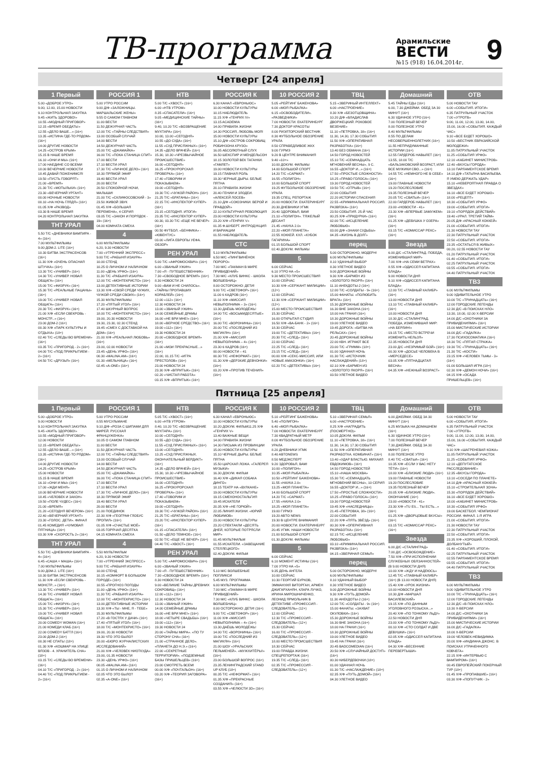ТВ-программа
Арамильские
ВЕСТИ
№15 (918) 16.04.2014г.
9
Четверг [24 апреля]
1 Первый
5.00 «ДОБРОЕ УТРО»
9.00, 12.00, 15.00 НОВОСТИ
9.10 КОНТРОЛЬНАЯ ЗАКУПКА
9.45 «ЖИТЬ ЗДОРОВО!»
10.55 «МОДНЫЙ ПРИГОВОР»
12.15 «ВРЕМЯ ОБЕДАТЬ!»
12.55 «ДЕЛО ВАШЕ...» (16+)
13.35 «ИСТИНА ГДЕ-ТО РЯДОМ» (16+)
14.00 ДРУГИЕ НОВОСТИ
14.25 «ОСТРОВ КРЫМ»
15.15 В НАШЕ ВРЕМЯ
16.10 «ОНИ И МЫ» (16+)
17.00 НАЕДИНЕ СО ВСЕМИ
18.00 ВЕЧЕРНИЕ НОВОСТИ
18.45 ДАВАЙ ПОЖЕНИМСЯ!
19.50 «ПУСТЬ ГОВОРЯТ»
21.00 «ВРЕМЯ»
21.30 Т/С «МОТЫЛЬКИ» (16+)
23.30 «ВЕЧЕРНИЙ УРГАНТ»
00.00 НОЧНЫЕ НОВОСТИ
00.10 «НА НОЧЬ ГЛЯДЯ» (16+)
01.05 Х/Ф «РАЗВОД»
03.30 В НАШЕ ВРЕМЯ
04.20 КОНТРОЛЬНАЯ ЗАКУПКА
ТНТ УРАЛ
5.50 Т/С «ДНЕВНИКИ ВАМПИРА - 4» (16+)
7.00 МУЛЬТФИЛЬМЫ
9.00 ДОМ-2. LITE (16+)
10.30 БИТВА ЭКСТРАСЕНСОВ (16+)
11.30 Х/Ф «ОЧЕНЬ ОПАСНАЯ ШТУЧКА» (16+)
13.30 Т/С «УНИВЕР» (16+)
14.30 Т/С «УНИВЕР. НОВАЯ ОБЩАГА» (16+)
15.00 Т/С «ФИЗРУК» (16+)
15.30 Т/С «РЕАЛЬНЫЕ ПАЦАНЫ» (16+)
19.00 Т/С «УНИВЕР. НОВАЯ ОБЩАГА» (16+)
20.30 Т/С «ФИЗРУК» (16+)
21.00 Х/Ф «ЕСЛИ СВЕКРОВЬ - МОНСТР...» (16+)
23.00 ДОМ-2 (16+)
00.30 Х/Ф «ПАРК КУЛЬТУРЫ И ОТДЫХА» (18+)
02.40 Т/С «СЛЕДЫ ВО ВРЕМЕНИ» (16+)
03.35 Т/С «ПРИГОРОД - 2» (16+)
04.00 Т/С «ПОД ПРИКРЫТИЕМ - 2» (16+)
04.50 Т/С «ДРУЗЬЯ» (16+)
РОССИЯ 1
5.00 УТРО РОССИИ
9.00 Д/Ф «ЗАЛОЖНИЦЫ. МАРШАЛЬСКИЕ ЖЕНЫ»
9.55 О САМОМ ГЛАВНОМ
11.00 ВЕСТИ
11.50 ДЕЖУРНАЯ ЧАСТЬ
12.00 Т/С «ТАЙНЫ СЛЕДСТВИЯ»
13.00 ОСОБЫЙ СЛУЧАЙ
14.00 ВЕСТИ
14.50 ДЕЖУРНАЯ ЧАСТЬ
15.00 Т/С «ДЖАМАЙКА»
16.00 Т/С «ПОКА СТАНИЦА СПИТ»
17.00 ВЕСТИ
17.10 ВЕСТИ-УРАЛ
17.30 Т/С «ЛИЧНОЕ ДЕЛО» (16+)
18.30 ПРЯМОЙ ЭФИР
19.40 ВЕСТИ-УРАЛ
20.00 ВЕСТИ
20.50 СПОКОЙНОЙ НОЧИ, МАЛЫШИ!
21.00 Т/С «СКЛИФОСОВСКИЙ - 3»
23.50 ЖИВОЙ ЗВУК
01.45 Х/Ф «БОЛЬШАЯ ПЕРЕМЕНА», 4 СЕРИЯ
03.05 Т/С «ЗАКОН И ПОРЯДОК - 19» (16+)
04.00 КОМНАТА СМЕХА
4
6.00 МУЛЬТФИЛЬМЫ
6.20, 9.30 НОВОСТИ
7.00 «УТРЕННИЙ ЭКСПРЕСС»
9.00 Т/С «РАБЫНЯ ИЗАУРА»
10.00 СТЕНД
10.25 О ЛИЧНОМ И НАЛИЧНОМ
11.00 «ДЕНЬ УРФО» (16+)
11.30 Т/С «РАБЫНЯ ИЗАУРА»
12.00 Т/С «МОНТЕКРИСТО» (16+)
13.00 ДЕТЕКТИВНЫЕ ИСТОРИИ
13.30 Х/Ф «СВОЙ СРЕДИ ЧУЖИХ, ЧУЖОЙ СРЕДИ СВОИХ» (16+)
15.30 МУЛЬТФИЛЬМЫ
17.20 «ПЯТЫЙ УГОЛ» (16+)
17.40 ШКУРНЫЙ ВОПРОС
18.00 Т/С «МОНТЕКРИСТО» (16+)
19.00, 20.30 НОВОСТИ
19.30, 23.30, 02.30 СТЕНД
19.45 «СМЕХ С ДОСТАВКОЙ НА ДОМ» (16+)
21.00 Х/Ф «РЕАЛЬНАЯ ЛЮБОВЬ» (16+)
23.00, 02.00 НОВОСТИ
23.45 «ДЕНЬ УРФО» (16+)
00.30 «MALINA.AM» (16+)
01.30 «МЕЛЬНИЦА» (16+)
02.45 «А-ONE» (16+)
НТВ
5.00 Т/С «ХВОСТ» (16+)
6.00 «НТВ УТРОМ»
8.35 «СПАСАТЕЛИ» (16+)
9.05 «МЕДИЦИНСКИЕ ТАЙНЫ» (16+)
9.40, 10.20 Т/С «ВОЗВРАЩЕНИЕ МУХТАРА» (16+)
10.00, 13.00 «СЕГОДНЯ»
10.55 «ДО СУДА» (16+)
11.55 «СУД ПРИСЯЖНЫХ» (16+)
14.35 «ДЕЛО ВРАЧЕЙ» (16+)
15.30, 18.30 «ЧРЕЗВЫЧАЙНОЕ ПРОИСШЕСТВИЕ»
16.00 «СЕГОДНЯ»
16.25 «ПРОКУРОРСКАЯ ПРОВЕРКА» (16+)
17.40 «ГОВОРИМ И ПОКАЗЫВАЕМ»
19.00 «СЕГОДНЯ»
19.30 Т/С «ЧУЖОЙ РАЙОН» (16+)
21.25 Т/С «БРАТАНЫ» (16+)
22.15 Т/С «ИНСПЕКТОР КУПЕР» (16+)
23.15 «СЕГОДНЯ. ИТОГИ»
23.35 Т/С «ИНСПЕКТОР КУПЕР»
00.30, 03.30 Т/С «ЕЩЕ НЕ ВЕЧЕР» (16+)
00.50 ФУТБОЛ. «БЕНФИКА» - «ЮВЕНТУС»
03.00 «ЛИГА ЕВРОПЫ УЕФА. ОБЗОР»
РЕН УРАЛ
5.00 Т/С «АФРОМОСКВИЧ» (16+)
6.00 «ЗВАНЫЙ УЖИН»
7.00 «Я - ПУТЕШЕСТВЕННИК»
7.30 «СВОБОДНОЕ ВРЕМЯ» (16+)
8.30 НОВОСТИ 24
9.00 «ВАМ И НЕ СНИЛОСЬ». «ТАЙНЫ ПРОПАВШИХ КОРАБЛЕЙ» (16+)
12.00 «112» (16+)
12.30 НОВОСТИ 24
13.00 «ЗВАНЫЙ УЖИН»
14.00 СЕМЕЙНЫЕ ДРАМЫ
16.00 «НЕ ВРИ МНЕ!» (16+)
18.00 «ВЕРНОЕ СРЕДСТВО» (16+)
19.00 «112» (16+)
19.30 НОВОСТИ 24
20.00 «СВОБОДНОЕ ВРЕМЯ» (16+)
21.00 «МОИ ПРЕКРАСНЫЕ...» (16+)
22.00, 01.15 Т/С «ИГРА ПРЕСТОЛОВ» (16+)
23.00 НОВОСТИ 24
23.30 Х/Ф «ВПРИТЫК» (16+)
02.20 «ЧИСТАЯ РАБОТА»
03.15 Х/Ф «ВПРИТЫК» (16+)
РОССИЯ К
6.30 КАНАЛ «ЕВРОНЬЮС»
10.00 НОВОСТИ КУЛЬТУРЫ
10.15 НАБЛЮДАТЕЛЬ
11.15 Х/Ф «ГЕНРИХ IV»
13.15 ACADEMIA
14.00 ПРАВИЛА ЖИЗНИ
14.30 РОССИЯ, ЛЮБОВЬ МОЯ!
15.00 НОВОСТИ КУЛЬТУРЫ
15.10 Д/Ф «ОСТРОВ СОКРОВИЩ РОБИНЗОНА КРУЗО»
16.05 АБСОЛЮТНЫЙ СЛУХ
16.50 ШЕКСПИР И МЕНДЕЛЬСОН
18.15 ЗОЛОТОЙ ВЕК ТАГАНКИ. «ГАМЛЕТ»
19.00 НОВОСТИ КУЛЬТУРЫ
19.15 ГЛАВНАЯ РОЛЬ
19.30 ЧЕРНЫЕ ДЫРЫ. БЕЛЫЕ ПЯТНА
20.10 ПРАВИЛА ЖИЗНИ
20.40 ГЕНИИ И ЗЛОДЕИ. «АЛЕКСЕЙ ЛОСЕВ»
21.10 Д/Ф «СОЮЗНИКИ. ВЕРОЙ И ПРАВДОЙ!»
22.10 КУЛЬТУРНАЯ РЕВОЛЮЦИЯ
23.00 НОВОСТИ КУЛЬТУРЫ
23.20 Х/Ф «ГЕНРИХ V»
01.35 Ф.ШУБЕРТ. ИНТРОДУКЦИЯ И ВАРИАЦИИ
01.55 НАБЛЮДАТЕЛЬ
СТС
5.10 МУЛЬТФИЛЬМЫ
6.50 М/С «ПИНГВИНЁНОК ПОРОРО»
7.00 М/С «ПАКМАН В МИРЕ ПРИВИДЕНИЙ»
7.30 М/С «КЛУБ ВИНКС - ШКОЛА ВОЛШЕБНИЦ»
8.00 ОСТОРОЖНО: ДЕТИ!
9.00 Т/С «СВЕТОФОР» (16+)
11.00 6 КАДРОВ (16+)
11.10 Х/Ф «МИССИЯ НЕВЫПОЛНИМА – 3» (16+)
13.30 ДАЁШЬ МОЛОДЁЖЬ!
14.00 Т/С «ВОСЬМИДЕСЯТЫЕ» (16+)
16.00 Т/С «ВОРОНИНЫ» (16+)
20.00 Т/С «ПОСЛЕДНИЙ ИЗ МАГИКЯН» (16+)
21.00 Х/Ф «МИССИЯ НЕВЫПОЛНИМА – 4» (16+)
23.30 6 КАДРОВ (16+)
00.00 НОВОСТИ – 41
00.30 Т/С «НЕФОРМАТ» (16+)
01.30 Х/Ф «ДЕРЗКИЕ ДЕВЧОНКИ» (16+)
03.20 Х/Ф «ПРОТИВ ТЕЧЕНИЯ» (16+)
10 РОССИЯ 2
5.05 «РЕЙТИНГ БАЖЕНОВА»
6.00 «МОЯ РЫБАЛКА»
6.15 «ОСВОБОДИТЕЛИ». «РАЗВЕДЧИКИ»
7.00 НОВОСТИ. ЕКАТЕРИНБУРГ
7.30 ДОКТОР КРАСОТЫ
8.00 РИЭЛТОРСКИЙ ВЕСТНИК
8.30 ФУТБОЛЬНОЕ ОБОЗРЕНИЕ УРАЛА
8.50 СПРАВЕДЛИВОЕ ЖКХ
9.00 ГУРМЭ
9.20 В ЦЕНТРЕ ВНИМАНИЯ
9.40 «10+»
10.00 ДОКУМ. ФИЛЬМЫ
14.00 БОЛЬШОЙ СПОРТ
14.20 Т/С «САРМАТ»
16.55 «ПОЛИГОН»
18.00 БОЛЬШОЙ СПОРТ
19.25 ФУТБОЛЬНОЕ ОБОЗРЕНИЕ УРАЛА
19.35 СПЕЦ. РЕПОРТАЖ
20.00 НОВОСТИ. ЕКАТЕРИНБУРГ
20.30 ДНЕВНИКИ УГМК
20.40 ЗДОРОВЬЯ, ВАМ!
21.10 «ПОЛИГОН». ТЯЖЕЛЫЙ ДЕСАНТ
21.45 «НАУКА 2.0»
22.20 «МОЯ ПЛАНЕТА»
22.55 ХОККЕЙ. КХЛ. «КУБОК ГАГАРИНА»
01.15 БОЛЬШОЙ СПОРТ
02.40 ДОКУМ. ФИЛЬМЫ
5
6.00 СЕЙЧАС
6.10 УТРО НА «5»
9.30 МЕСТО ПРОИСШЕСТВИЯ
10.00 СЕЙЧАС
10.30 Х/Ф «СЕРЖАНТ МИЛИЦИИ» (12+)
12.00 СЕЙЧАС
12.30 Х/Ф «СЕРЖАНТ МИЛИЦИИ» (12+)
15.00 МЕСТО ПРОИСШЕСТВИЯ
15.30 СЕЙЧАС
16.00 ОТКРЫТАЯ СТУДИЯ
16.50 Х/Ф «ВА-БАНК - 2» (16+)
18.30 СЕЙЧАС
19.00 Т/С «ДЕТЕКТИВЫ» (16+)
20.30 Т/С «СЛЕД» (16+)
22.00 СЕЙЧАС
22.25 Т/С «СЛЕД» (16+)
23.15 Т/С «СЛЕД» (16+)
00.00 Х/Ф «СЕКС-МИССИЯ, ИЛИ НОВЫЕ АМАЗОНКИ» (16+)
02.20 Т/С «ДЕТЕКТИВЫ» (16+)
ТВЦ
5.15 «ЗВЕРИНЫЙ ИНТЕЛЛЕКТ»
6.00 «НАСТРОЕНИЕ»
8.30 Х/Ф «БЕЗОТЦОВЩИНА»
10.20 Д/Ф «ВЛАДИСЛАВ ДВОРЖЕЦКИЙ. РОКОВОЕ ВЕЗЕНИЕ»
11.10 «ПЕТРОВКА, 38» (16+)
11.30, 14.30, 17.30 СОБЫТИЯ
11.50 Х/Ф «ОПЕРАТИВНАЯ РАЗРАБОТКА» (16+)
13.40 БЕЗ ОБМАНА (16+)
14.50 ГОРОД НОВОСТЕЙ
15.10 Т/С «СЕМНАДЦАТЬ МГНОВЕНИЙ ВЕСНЫ», 9 С.
16.55 «ДОКТОР И...» (16+)
17.50 «ПРОСТЫЕ СЛОЖНОСТИ»
18.25 «ПРАВО ГОЛОСА» (16+)
19.30 ГОРОД НОВОСТЕЙ
19.50 Т/С «ОТРЫВ» (16+)
22.00 СОБЫТИЯ
22.20 ИСТОРИИ СПАСЕНИЯ
22.55 «КРИМИНАЛЬНАЯ РОССИЯ. РАЗВЯЗКА» (16+)
23.50 СОБЫТИЯ. 25-Й ЧАС
00.25 Х/Ф «ПРИДУРКИ» (16+)
02.00 Т/С «ИСЦЕЛЕНИЕ ЛЮБОВЬЮ»
03.00 Д/Ф «ЗНАКИ СУДЬБЫ»
04.35 «ЖИЗНЬ В ДОЛГ»
перец
5.00 ОСТОРОЖНО, МОДЕРН!
6.00 МУЛЬТФИЛЬМЫ
8.10 УДАЧНЫЙ ВЫБОР
8.30 УЛЕТНОЕ ВИДЕО
9.00 ДОРОЖНЫЕ ВОЙНЫ
9.30 Х/Ф «БАРМЕН ИЗ «ЗОЛОТОГО ЯКОРЯ» (16+)
11.10 АНЕКДОТЫ-2 (16+)
12.00 Т/С «СОЛДАТЫ - 9» (16+)
15.00 ФАНАТЫ. «ПОЛЮБИТЬ ВРАГА» (16+)
15.30 ДОРОЖНЫЕ ВОЙНЫ
16.30 ВНЕ ЗАКОНА (16+)
18.00 НА ГРАНИ! (16+)
18.30 ДОРОЖНЫЕ ВОЙНЫ
19.00 УЛЕТНОЕ ВИДЕО
19.45 ДОРОГА: «БИТВА НА РЕЛЬСАХ» (16+)
20.45 ДОРОЖНЫЕ ВОЙНЫ
22.00 КВН. ИГРАЮТ ВСЕ
23.00 Т/С «ГРИММ» (18+)
01.00 УДАЧНАЯ НОЧЬ
01.30 Т/С «ИСТОЧНИК НАСЛАЖДЕНИЙ» (18+)
02.10 Х/Ф «БАРМЕН ИЗ «ЗОЛОТОГО ЯКОРЯ» (16+)
03.50 УЛЕТНОЕ ВИДЕО
Домашний
5.45 ТАЙНЫ ЕДЫ (16+)
6.00, 7.30 ДЖЕЙМИ. ОБЕД ЗА 30 МИНУТ (16+)
6.30 УДАЧНОЕ УТРО (16+)
7.00 ПОЛЕЗНЫЙ ВЕЧЕР
8.00 ПОЛЕЗНОЕ УТРО
8.40 МУЛЬТФИЛЬМЫ
8.55 ПО ДЕЛАМ НЕСОВЕРШЕННОЛЕТНИХ (16+)
11.55 НЕПРИДУМАННЫЕ ИСТОРИИ (16+)
12.55 ГАРДЕРОБ НАВЫЛЕТ (16+)
13.55, 18.00 Т/С «БАЛЬЗАКОВСКИЙ ВОЗРАСТ, ИЛИ ВСЕ МУЖИКИ СВО...» (16+)
14.55 Т/С «НЕМНОГО НЕ В СЕБЕ» (16+)
19.00 ГЛАВНЫЕ НОВОСТИ
19.20 ПОСЛЕСЛОВИЕ
19.35 ПОЛЕЗНЫЙ ВЕЧЕР
20.05 Т/С «СВАТЬИ» (16+)
22.00 ГАРДЕРОБ НАВЫЛЕТ (16+)
23.00 «НОВОСТИ - 41»
23.30 Х/Ф «ВПЕРВЫЕ ЗАМУЖЕМ» (16+)
01.25 Х/Ф «ДЕВУШКА У ОЗЕРА» (16+)
03.15 Т/С «КОМИССАР РЕКС» (16+)
Звезда
6.00 Д/С «СТАЛИНГРАД. ПОБЕДА, ИЗМЕНИВШАЯ МИР»
7.00 Х/Ф «НА СЕМИ ВЕТРАХ»
8.55 Х/Ф «ОДИССЕЯ КАПИТАНА БЛАДА»
9.00 НОВОСТИ ДНЯ
9.10 Х/Ф «ОДИССЕЯ КАПИТАНА БЛАДА»
12.00 Т/С «ГЛАВНЫЙ КАЛИБР» (16+)
13.00 НОВОСТИ ДНЯ
13.10 Т/С «ГЛАВНЫЙ КАЛИБР» (16+)
18.00 НОВОСТИ ДНЯ
18.30 Д/С «СТАЛИНГРАД. ПОБЕДА, ИЗМЕНИВШАЯ МИР: «НА БЕРЛИН!»
19.15 Т/С «МЕСТО ВСТРЕЧИ ИЗМЕНИТЬ НЕЛЬЗЯ»
22.35 НОВОСТИ ДНЯ
23.00 Д/С «НЕЗРИМЫЙ БОЙ» (16+)
00.30 Х/Ф «ДОСЬЕ ЧЕЛОВЕКА В «МЕРСЕДЕСЕ»
03.05 Х/Ф «ПЯТНАДЦАТАЯ ВЕСНА»
04.35 Х/Ф «НЕЖНЫЙ ВОЗРАСТ»
ОТВ
5.00 НОВОСТИ ТАУ
6.00 «СОБЫТИЯ. ИТОГИ»
6.35 ПАТРУЛЬНЫЙ УЧАСТОК
7.00 «УТРОТВ»
9.00, 11.00, 12.00, 13.00, 14.00, 15.00, 16.00 «СОБЫТИЯ. КАЖДЫЙ ЧАС»
9.10 «ВСЕ БУДЕТ ХОРОШО»
10.50 «ВЕСТНИК ЕВРАЗИЙСКОЙ МОЛОДЕЖИ»
11.05 ПАТРУЛЬНЫЙ УЧАСТОК
11.25 «СОБЫТИЯ УРФО»
12.10 «КАБИНЕТ МИНИСТРОВ»
12.40 «ВКУСЫ ГОРОДА»
13.10 ПАРЛАМЕНТСКОЕ ВРЕМЯ
14.10 Д/Ф «ТАТЬЯНА ВАСИЛЬЕВА. Я УМЕЮ ДЕРЖАТЬ УДАР»
15.10 «НЕВЕРОЯТНАЯ ПРАВДА О ЗВЕЗДАХ»
16.10 «ВСЕ БУДЕТ ХОРОШО»
18.00 «РЕЦЕПТ»
18.30 «СОБЫТИЯ УРФО»
19.00 «СОБЫТИЯ. ИТОГИ»
19.10 «ПОРЯДОК ДЕЙСТВИЙ»
19.40 «УРАЛ. ТРЕТИЙ ТАЙМ»
20.05 Д/Ф «КРАСНЫЙ ХОККЕЙ»
21.00 «СОБЫТИЯ. ИТОГИ»
21.30 НОВОСТИ ТАУ
22.30 ПАТРУЛЬНЫЙ УЧАСТОК
22.50 «СОБЫТИЯ. ИТОГИ»
23.35 «ОСТАТЬСЯ В ЖИВЫХ»
00.20, 02.55 НОВОСТИ ТАУ
01.20 ПАТРУЛЬНЫЙ УЧАСТОК
01.40 «СОБЫТИЯ. ИТОГИ»
02.25 ПАТРУЛЬНЫЙ УЧАСТОК
03.55 «СОБЫТИЯ. ИТОГИ»
04.40 ПАТРУЛЬНЫЙ УЧАСТОК
ТВ3
6.00 МУЛЬТФИЛЬМЫ
9.00 УДИВИТЕЛЬНОЕ УТРО
10.00 Т/С «ТРИНАДЦАТЬ» (16+)
12.00 ГОРОДСКИЕ ЛЕГЕНДЫ
12.30 Д/С «В ПОИСКАХ НЛО»
13.30, 18.00, 02.00 Х-ВЕРСИИ
14.00 Д/С «ОХОТНИКИ ЗА ПРИВИДЕНИЯМИ» (16+)
15.00 МИСТИЧЕСКИЕ ИСТОРИИ
16.00 Д/С «ГАДАЛКА»
17.30 ПСИХОСОМАТИКА (16+)
18.30 Т/С «ПЯТАЯ СТРАЖА»
19.30 Т/С «ТРИНАДЦАТЬ» (16+)
21.30 Т/С «КОСТИ»
23.15 Х/Ф «ЧЕЛОВЕК ТЬМЫ - 3» (16+)
01.00 БОЛЬШАЯ ИГРА (18+)
02.30 Х/Ф «ДЕМОН НОЧИ» (16+)
04.15 Х/Ф «ОСАДА ПРИШЕЛЬЦЕВ» (16+)
Пятница [25 апреля]
1 Первый
5.00 «ДОБРОЕ УТРО»
9.00 НОВОСТИ
9.10 КОНТРОЛЬНАЯ ЗАКУПКА
9.45 «ЖИТЬ ЗДОРОВО!»
10.55 «МОДНЫЙ ПРИГОВОР»
12.00 НОВОСТИ
12.15 «ВРЕМЯ ОБЕДАТЬ!»
12.55 «ДЕЛО ВАШЕ...» (16+)
13.35 «ИСТИНА ГДЕ-ТО РЯДОМ» (16+)
14.00 ДРУГИЕ НОВОСТИ
14.25 «ОСТРОВ КРЫМ»
15.00 НОВОСТИ
15.15 В НАШЕ ВРЕМЯ
16.10 «ОНИ И МЫ» (16+)
17.00 «ЖДИ МЕНЯ»
18.00 ВЕЧЕРНИЕ НОВОСТИ
18.45 «ЧЕЛОВЕК И ЗАКОН»
19.50 «ПОЛЕ ЧУДЕС» (16+)
21.00 «ВРЕМЯ»
21.20 «СЕГОДНЯ ВЕЧЕРОМ» (16+)
22.40 «ВЕЧЕРНИЙ УРГАНТ»
23.30 «ГОЛОС. ДЕТИ». ФИНАЛ
01.45 КОМЕДИЯ «ЧУМОВАЯ ПЯТНИЦА» (16+)
03.30 Х/Ф «СКОРОСТЬ 2» (16+)
ТНТ УРАЛ
5.50 Т/С «ДНЕВНИКИ ВАМПИРА - 4» (16+)
6.45 «САША + МАША» (16+)
7.00 МУЛЬТФИЛЬМЫ
9.00 ДОМ-2. LITE (16+)
10.30 БИТВА ЭКСТРАСЕНСОВ
11.30 Х/Ф «ЕСЛИ СВЕКРОВЬ - МОНСТР...» (16+)
13.30 Т/С «УНИВЕР» (16+)
14.30 Т/С «УНИВЕР. НОВАЯ ОБЩАГА» (16+)
15.00 Т/С «ФИЗРУК» (16+)
15.30 Т/С «УНИВЕР» (16+)
19.00 Т/С «УНИВЕР. НОВАЯ ОБЩАГА» (16+)
20.00 COMEDY WOMAN (16+)
21.00 КОМЕДИ КЛАБ (16+)
22.00 COMEDY БАТТЛ (16+)
23.00 ДОМ-2 (16+)
00.30 НЕ СПАТЬ! (18+)
01.30 Х/Ф «КОШМАР НА УЛИЦЕ ВЯЗОВ - 4. ХРАНИТЕЛЬ СНА» (18+)
03.15 Т/С «СЛЕДЫ ВО ВРЕМЕНИ» (16+)
04.10 Т/С «ПРИГОРОД - 2» (16+)
04.40 Т/С «ПОД ПРИКРЫТИЕМ - 2» (16+)
РОССИЯ 1
5.00 УТРО РОССИИ
8.55 МУСУЛЬМАНЕ
9.10 Д/Ф «РОЗА С ШИПАМИ ДЛЯ МИРЕЙ. РУССКАЯ ФРАНЦУЖЕНКА»
10.05 О САМОМ ГЛАВНОМ
11.00 ВЕСТИ
11.50 ДЕЖУРНАЯ ЧАСТЬ
12.00 Т/С «ТАЙНЫ СЛЕДСТВИЯ»
13.00 ОСОБЫЙ СЛУЧАЙ
14.00 ВЕСТИ
14.50 ДЕЖУРНАЯ ЧАСТЬ
15.00 Т/С «ДЖАМАЙКА»
16.00 Т/С «ПОКА СТАНИЦА СПИТ»
17.00 ВЕСТИ
17.10 ВЕСТИ-УРАЛ
17.30 Т/С «ЛИЧНОЕ ДЕЛО» (16+)
18.30 ПРЯМОЙ ЭФИР
19.40 ВЕСТИ-УРАЛ
20.00 ВЕСТИ
21.00 ПОЕДИНОК
22.30 Х/Ф «ГЕОГРАФ ГЛОБУС ПРОПИЛ» (16+)
01.05 Х/Ф «СЧАСТЬЕ МОЁ»
03.05 ГОРЯЧАЯ ДЕСЯТКА
04.15 КОМНАТА СМЕХА
4
5.50 МУЛЬТФИЛЬМ
6.20, 9.30 НОВОСТИ
7.00 «УТРЕННИЙ ЭКСПРЕСС»
9.00 Т/С «РАБЫНЯ ИЗАУРА»
10.00 СТЕНД
10.15 «КОМФОРТ В БОЛЬШОМ ГОРОДЕ» (16+)
10.55 «ПРОГНОЗ ПОГОДЫ
11.00 «ДЕНЬ УРФО» (16+)
11.30 Т/С «РАБЫНЯ ИЗАУРА»
12.00 Т/С «МОНТЕКРИСТО» (16+)
13.00 ДЕТЕКТИВНЫЕ ИСТОРИИ
13.30 Х/Ф «ТЫ - МНЕ, Я - ТЕБЕ»
15.30 МУЛЬТФИЛЬМЫ
17.20 «В ГОСТЯХ У ДАЧИ» (16+)
17.40 «ПЯТЫЙ УГОЛ» (16+)
18.00 Т/С «МОНТЕКРИСТО» (16+)
19.00, 20.30 НОВОСТИ
19.30 ЧТО ЭТО БЫЛО?
20.00 «БЮРО ЖУРНАЛИСТСКИХ ИССЛЕДОВАНИЙ»
21.00 Х/Ф «ЧЕЛОВЕК НИОТКУДА»
23.00, 01.35 НОВОСТИ
23.30 «ДЕНЬ УРФО» (16+)
00.05 «MALINA.AM» (16+)
01.15 О ЛИЧНОМ И НАЛИЧНОМ
02.05 ЧТО ЭТО БЫЛО?
02.35 «А-ONE» (16+)
НТВ
5.05 Т/С «ХВОСТ» (16+)
6.00 «НТВ УТРОМ»
8.40, 10.20 Т/С «ВОЗВРАЩЕНИЕ МУХТАРА» (16+)
10.00 «СЕГОДНЯ»
10.55 «ДО СУДА» (16+)
11.55 «СУД ПРИСЯЖНЫХ» (16+)
13.00 «СЕГОДНЯ»
13.25 «СУД ПРИСЯЖНЫХ. ОКОНЧАТЕЛЬНЫЙ ВЕРДИКТ» (16+)
14.35 «ДЕЛО ВРАЧЕЙ» (16+)
15.30, 18.30 «ЧРЕЗВЫЧАЙНОЕ ПРОИСШЕСТВИЕ»
16.00 «СЕГОДНЯ»
16.25 «ПРОКУРОРСКАЯ ПРОВЕРКА» (16+)
17.40 «ГОВОРИМ И ПОКАЗЫВАЕМ»
19.00 «СЕГОДНЯ»
19.30 Т/С «ЧУЖОЙ РАЙОН» (16+)
21.25 Т/С «БРАТАНЫ» (16+)
23.20 Т/С «ИНСПЕКТОР КУПЕР» (16+)
01.15 «СПАСАТЕЛИ» (16+)
01.50 «ДЕЛО ТЕМНОЕ» (16+)
02.50 Т/С «ЕЩЕ НЕ ВЕЧЕР» (16+)
04.40 Т/С «ХВОСТ» (16+)
РЕН УРАЛ
5.00 Т/С «АФРОМОСКВИЧ» (16+)
6.00 «ЗВАНЫЙ УЖИН»
7.00 «Я - ПУТЕШЕСТВЕННИК»
7.30 «СВОБОДНОЕ ВРЕМЯ» (16+)
8.30 НОВОСТИ 24
9.00 «ВЕЛИКИЕ ТАЙНЫ ДРЕВНИХ СОКРОВИЩ» (16+)
12.00 «112» (16+)
12.30 НОВОСТИ 24
13.00 «ЗВАНЫЙ УЖИН»
14.00 СЕМЕЙНЫЕ ДРАМЫ
16.00 «НЕ ВРИ МНЕ!» (16+)
18.00 «ЧЕТЫРЕ СВАДЬБЫ» (16+)
19.00 «112» (16+)
19.30 НОВОСТИ 24
20.00 «ТАЙНЫ МИРА». «ПО ТУ СТОРОНУ СНА» (16+)
21.00 «СТРАННОЕ ДЕЛО». «ПЛАНЕТА ДО Н.Э.» (16+)
22.00 «СЕКРЕТНЫЕ ТЕРРИТОРИИ». «ПОДЗЕМНЫЕ БАЗЫ ПРИШЕЛЬЦЕВ» (16+)
23.00 СМОТРЕТЬ ВСЕМ!
00.00 Х/Ф «ПОЧТАЛЬОН» (16+)
03.20 Х/Ф «ТЕОРИЯ ЗАГОВОРА» (16+)
РОССИЯ К
6.30 КАНАЛ «ЕВРОНЬЮС»
10.00 НОВОСТИ КУЛЬТУРЫ
10.20 ДОКУМ. ФИЛЬМ11.25 Х/Ф «ГЕНРИХ V»
13.40 ВАЖНЫЕ ВЕЩИ
14.00 ПРАВИЛА ЖИЗНИ
14.30 ПИСЬМА ИЗ ПРОВИНЦИИ
15.00 НОВОСТИ КУЛЬТУРЫ
15.10 ЧЕРНЫЕ ДЫРЫ. БЕЛЫЕ ПЯТНА
15.50 ЦАРСКАЯ ЛОЖА. «ГАЛЕРЕЯ МУЗЫКИ»
16.30 ДОКУМ. ФИЛЬМ
16.40 Х/Ф «ДИКАЯ СОБАКА ДИНГО»
18.15 ТЕАТР НА «ВУЛКАНЕ»
19.00 НОВОСТИ КУЛЬТУРЫ
19.15 СМЕХОНОСТАЛЬГИЯ
19.45 ИСКАТЕЛИ
20.35 Х/Ф «НЕ ГОРЮЙ!»
22.05 ЛИНИЯ ЖИЗНИ. «ЮРИЙ ЛЮБИМОВ»
23.00 НОВОСТИ КУЛЬТУРЫ
23.20 СПЕКТАКЛИ «ДЕСЯТЬ ДНЕЙ, КОТОРЫЕ ПОТРЯСЛИ МИР»
01.45 МУЛЬТФИЛЬМ
01.55 ИСКАТЕЛИ. «ЗАВЕЩАНИЕ СТЕЛЛЕЦКОГО»
02.40 ДОКУМ. ФИЛЬМ
СТС
5.10 М/С ВОЛШЕБНЫЕ ПОПЛИКСИ
5.45 МУЗ. ПРОГРАММА
6.00 МУЛЬТФИЛЬМЫ
7.00 М/С «ПАКМАН В МИРЕ ПРИВИДЕНИЙ»
7.30 М/С «КЛУБ ВИНКС - ШКОЛА ВОЛШЕБНИЦ»
8.00 ОСТОРОЖНО: ДЕТИ! (16+)
9.00 Т/С «СВЕТОФОР» (16+)
11.00 Х/Ф «МИССИЯ НЕВЫПОЛНИМА – 4» (16+)
13.30 ДАЁШЬ МОЛОДЁЖЬ!
14.00 Т/С «ВОРОНИНЫ» (16+)
19.00 Т/С «ПОСЛЕДНИЙ ИЗ МАГИКЯН» (16+)
21.00 ШОУ «УРАЛЬСКИХ ПЕЛЬМЕНЕЙ». «МУЖХИТЁРЫ!» (16+)
23.00 БОЛЬШОЙ ВОПРОС (16+)
23.35 ЛЕНИНГРАДСКИЙ STAND UP КЛУБ (18+)
00.35 Т/С «НЕФОРМАТ» (16+)
01.35 Х/Ф «ПРЕКРАСНЫЕ СОЗДАНИЯ» (16+)
03.55 Х/Ф «ЧЕЛЮСТИ 3D» (16+)
10 РОССИЯ 2
5.10 «РЕЙТИНГ БАЖЕНОВА»
5.40 «ПОЛИГОН»
6.40 «МОЯ РЫБАЛКА»
7.00 НОВОСТИ. ЕКАТЕРИНБУРГ
7.30 КВАДРАТНЫЙ МЕТР
8.00 ФУТБОЛЬНОЕ ОБОЗРЕНИЕ УРАЛА
8.20 ДНЕВНИКИ УГМК
8.40 ABTONEWS
8.50 МЕДЭКСПЕРТ
9.20 ЗДОРОВЬЯ, ВАМ!
10.00 «ПОЛИГОН»
10.35 «МОЯ РЫБАЛКА»
10.50 «РЕЙТИНГ БАЖЕНОВА»
11.55 «НАУКА 2.0»
13.25 «МОЯ ПЛАНЕТА»
14.00 БОЛЬШОЙ СПОРТ
14.20 Т/С «САРМАТ»
17.55 «НАУКА 2.0»
18.25 «МОЯ ПЛАНЕТА»
19.00 ГУРМЭ
19.20 ABTO NEWS
19.30 В ЦЕНТРЕ ВНИМАНИЯ
20.00 НОВОСТИ. ЕКАТЕРИНБУРГ
20.45 УГМК. НАШИ НОВОСТИ
21.00 БОЛЬШОЙ СПОРТ
01.30 ДОКУМ. ФИЛЬМЫ
5
6.00 СЕЙЧАС
6.10 МОМЕНТ ИСТИНЫ (16+)
7.00 УТРО НА «5»
9.35 ДЕНЬ АНГЕЛА
10.00 СЕЙЧАС
10.30 ГЕОРГИЙ БУРКОВ, ЭММАНУИЛ ВИТОРГАН, АРМЕН ДЖИГАРХАНЯН, КЛАРА ЛУЧКО, ИРИНА МИРОШНИЧЕНКО, ЛЕОНИД ЯРМОЛЬНИК В ДЕТЕКТИВЕ «ПРОФЕССИЯ - СЛЕДОВАТЕЛЬ» (12+)
12.00 СЕЙЧАС
12.30 Т/С «ПРОФЕССИЯ - СЛЕДОВАТЕЛЬ» (12+)
15.30 СЕЙЧАС
16.00 Т/С «ПРОФЕССИЯ - СЛЕДОВАТЕЛЬ» (12+)
18.00 МЕСТО ПРОИСШЕСТВИЯ
18.30 СЕЙЧАС
19.00 ПРАВДА ЖИЗНИ. СПЕЦРЕПОРТАЖ (16+)
19.35 Т/С «СЛЕД» (16+)
02.35 Т/С «ПРОФЕССИЯ - СЛЕДОВАТЕЛЬ» (12+)
ТВЦ
5.10 «ЗВЕРИНАЯ СЕМЬЯ»
6.00 «НАСТРОЕНИЕ»
8.25 Х/Ф «НАГРАДИТЬ (ПОСМЕРТНО)»
10.05 ДОКУМ. ФИЛЬМ
11.10 «ПЕТРОВКА, 38» (16+)
11.30, 14.30, 17.30 СОБЫТИЯ
11.50 Х/Ф «ОПЕРАТИВНАЯ РАЗРАБОТКА. КОМБИНАТ» (16+)
13.40 «УДАР ВЛАСТЬЮ. МИХАИЛ ЕВДОКИМОВ» (16+)
14.50 ГОРОД НОВОСТЕЙ
15.10 «НАША МОСКВА»
15.30 Т/С «СЕМНАДЦАТЬ МГНОВЕНИЙ ВЕСНЫ», 10 СЕРИЯ
16.55 «ДОКТОР И...» (16+)
17.50 «ПРОСТЫЕ СЛОЖНОСТИ»
18.25 «ПРАВО ГОЛОСА» (16+)
19.30 ГОРОД НОВОСТЕЙ
19.45 Х/Ф «НАСЛЕДНИЦЫ»
21.45 «ПЕТРОВКА, 38» (16+)
22.00 СОБЫТИЯ
22.20 Х/Ф «ПЯТЬ ЗВЁЗД» (16+)
00.30 Х/Ф «ОПЕРАТИВНАЯ РАЗРАБОТКА» (16+)
02.15 Т/С «ИСЦЕЛЕНИЕ ЛЮБОВЬЮ»
03.10 «КРИМИНАЛЬНАЯ РОССИЯ. РАЗВЯЗКА» (16+)
04.15 «ЗВЕРИНАЯ СЕМЬЯ»
перец
5.00 ОСТОРОЖНО, МОДЕРН!
6.00 МУЛЬТФИЛЬМЫ
8.10 УДАЧНЫЙ ВЫБОР
8.30 УЛЕТНОЕ ВИДЕО
9.00 ДОРОЖНЫЕ ВОЙНЫ
9.30 Х/Ф «ПУТЬ ДОМОЙ»
11.30 АНЕКДОТЫ-2 (16+)
12.00 Т/С «СОЛДАТЫ - 9» (16+)
15.00 ФАНАТЫ. «ЗАХВАТ ОКУЛОВКИ» (16+)
15.30 ДОРОЖНЫЕ ВОЙНЫ
16.30 ВНЕ ЗАКОНА (16+)
18.00 НА ГРАНИ! (16+)
18.30 ДОРОЖНЫЕ ВОЙНЫ
19.00 УЛЕТНОЕ ВИДЕО
19.45 НА ГРАНИ (16+)
20.45 BADCOMEDIAN (16+)
20.50 Х/Ф «СЛУЧАЙНЫЙ ДОСТУП» (16+)
00.30 КИБЕРДЕВОЧКИ (18+)
01.00 УДАЧНАЯ НОЧЬ
01.30 Т/С «НАСЛАЖДЕНИЕ» (18+)
02.35 Х/Ф «ПУТЬ ДОМОЙ» (16+)
04.30 УЛЕТНОЕ ВИДЕО
Домашний
6.00 ДЖЕЙМИ. ОБЕД ЗА 30 МИНУТ (16+)
6.25 МУЗЫКА НА ДОМАШНЕМ (16+)
6.30 УДАЧНОЕ УТРО (16+)
7.00 ПОЛЕЗНЫЙ ВЕЧЕР
7.30 ДЖЕЙМИ. ОБЕД ЗА 30 МИНУТ (16+)
8.00 ПОЛЕЗНОЕ УТРО
8.40 Т/С «СВАТЬИ» (16+)
10.35 Х/Ф «ЕСЛИ У ВАС НЕТУ ТЁТИ» (16+)
18.00 Х/Ф «БЛИЗКИЕ ЛЮДИ» (16+)
19.00 ГЛАВНЫЕ НОВОСТИ
19.20 ПОСЛЕСЛОВИЕ
19.35 ПОЛЕЗНЫЙ ВЕЧЕР
20.05 Х/Ф «БЛИЗКИЕ ЛЮДИ». ОКОНЧАНИЕ (16+)
23.00 «НОВОСТИ - 41»
23.30 Х/Ф «TU ES... ТЫ ЕСТЬ...» (16+)
01.25 Х/Ф «ДВОРЦОВЫЕ ВКУСЫ» (16+)
03.15 Т/С «КОМИССАР РЕКС» (16+)
Звезда
6.00 Д/С «СТАЛИНГРАД»
7.00 Д/С «ОСВОБОЖДЕНИЕ»
7.50 Х/Ф «ПРИ ИСПОЛНЕНИИ СЛУЖЕБНЫХ ОБЯЗАННОСТЕЙ» (В 9.00 НОВОСТИ ДНЯ)
10.00 Х/Ф «ЖДУ И НАДЕЮСЬ»
12.45 Т/С «ГЛАВНЫЙ КАЛИБР» (16+) (В 13.00 НОВОСТИ ДНЯ)
15.40 Х/Ф «УРОК ЖИЗНИ»
18.00 НОВОСТИ ДНЯ
18.30 Д/Ф «МАРШАЛ ВАСИЛЕВСКИЙ»
19.15 Х/Ф «ПО ДАННЫМ УГОЛОВНОГО РОЗЫСКА...»
20.40 Х/Ф «ПО ТОНКОМУ ЛЬДУ»
22.50 НОВОСТИ ДНЯ
23.00 Х/Ф «ПО ТОНКОМУ ЛЬДУ»
00.10 Х/Ф «СТО СОЛДАТ И ДВЕ ДЕВУШКИ» (16+)
02.05 Х/Ф «ОДИССЕЯ КАПИТАНА БЛАДА»
04.30 Х/Ф «ВЕСЕННИЕ ПЕРЕВЕРТЫШИ»
ОТВ
5.00 НОВОСТИ ТАУ
6.00 «СОБЫТИЯ. ИТОГИ»
6.35 ПАТРУЛЬНЫЙ УЧАСТОК
7.00 «УТРОТВ»
9.00, 11.00, 12.00, 13.00, 14.00, 15.00, 16.00 «СОБЫТИЯ. КАЖДЫЙ ЧАС»
9.10 Х/Ф «ШАГРЕНЕВАЯ КОЖА»
11.05 ПАТРУЛЬНЫЙ УЧАСТОК
11.25 «СОБЫТИЯ УРФО»
12.10 «ДЕПУТАТСКОЕ РАССЛЕДОВАНИЕ»
12.35 «ВКУСЫ ГОРОДА»
13.10 «СОСЕДИ ПО ПЛАНЕТЕ»
14.10 Д/Ф «КРАСНЫЙ ХОККЕЙ»
15.10 «СТРОИТЕЛЬНАЯ ЗОНА»
15.30 «ПОРЯДОК ДЕЙСТВИЙ»
16.10 «ВСЕ БУДЕТ ХОРОШО»
18.00 «КАБИНЕТ МИНИСТРОВ»
18.30 «СОБЫТИЯ УРФО»
19.00 БАСКЕТБОЛ. ЧЕМПИОНАТ РОССИИ. ФИНАЛ. 1-Я ИГРА
21.00 «СОБЫТИЯ. ИТОГИ»
21.30 НОВОСТИ ТАУ
22.30 ПАТРУЛЬНЫЙ УЧАСТОК
22.50 «СОБЫТИЯ. ИТОГИ»
23.35 Х/Ф «ХОРОШИЙ, ПЛОХОЙ, ДОЛБАНУТЫЙ»
01.40 «СОБЫТИЯ. ИТОГИ»
02.25 ПАТРУЛЬНЫЙ УЧАСТОК
02.55 ПАРЛАМЕНТСКОЕ ВРЕМЯ
03.55 «СОБЫТИЯ. ИТОГИ»
04.40 ПАТРУЛЬНЫЙ УЧАСТОК
ТВ3
6.00 МУЛЬТФИЛЬМЫ
9.00 УДИВИТЕЛЬНОЕ УТРО
10.00 Т/С «ТРИНАДЦАТЬ» (16+)
12.00 ГОРОДСКИЕ ЛЕГЕНДЫ
12.30 Д/С «В ПОИСКАХ НЛО»
13.30 Х-ВЕРСИИ
14.00 Д/С «ОХОТНИКИ ЗА ПРИВИДЕНИЯМИ» (16+)
15.00 МИСТИЧЕСКИЕ ИСТОРИИ
16.00 Д/С «ГАДАЛКА»
18.00 Х-ВЕРСИИ
19.00 ЧЕЛОВЕК-НЕВИДИМКА
20.00 Х/Ф «ИНДИАНА ДЖОНС. В ПОИСКАХ УТРАЧЕННОГО КОВЧЕГА»
22.15 Х/Ф «ИНТЕРВЬЮ С ВАМПИРОМ» (16+)
00.45 ЕВРОПЕЙСКИЙ ПОКЕРНЫЙ ТУР (18+)
01.45 Х/Ф «ПРОПАВШИЕ» (16+)
03.30 Х/Ф «ПОПУТЧИК - 2»